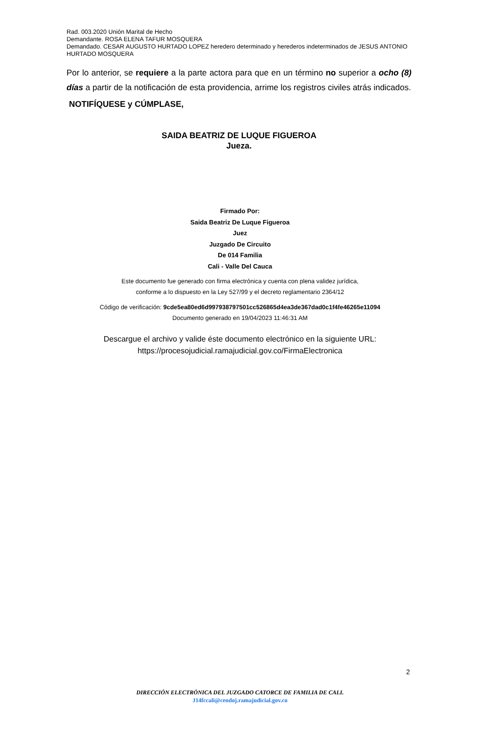Rad. 003.2020 Unión Marital de Hecho
Demandante. ROSA ELENA TAFUR MOSQUERA
Demandado. CESAR AUGUSTO HURTADO LOPEZ heredero determinado y herederos indeterminados de JESUS ANTONIO HURTADO MOSQUERA
Por lo anterior, se requiere a la parte actora para que en un término no superior a ocho (8) días a partir de la notificación de esta providencia, arrime los registros civiles atrás indicados.
NOTIFÍQUESE y CÚMPLASE,
SAIDA BEATRIZ DE LUQUE FIGUEROA
Jueza.
Firmado Por:
Saida Beatriz De Luque Figueroa
Juez
Juzgado De Circuito
De 014 Familia
Cali - Valle Del Cauca
Este documento fue generado con firma electrónica y cuenta con plena validez jurídica,
conforme a lo dispuesto en la Ley 527/99 y el decreto reglamentario 2364/12
Código de verificación: 9cde5ea80ed6d997938797501cc526865d4ea3de367dad0c1f4fe46265e11094
Documento generado en 19/04/2023 11:46:31 AM
Descargue el archivo y valide éste documento electrónico en la siguiente URL:
https://procesojudicial.ramajudicial.gov.co/FirmaElectronica
2
DIRECCIÓN ELECTRÓNICA DEL JUZGADO CATORCE DE FAMILIA DE CALI.
J14fccali@cendoj.ramajudicial.gov.co